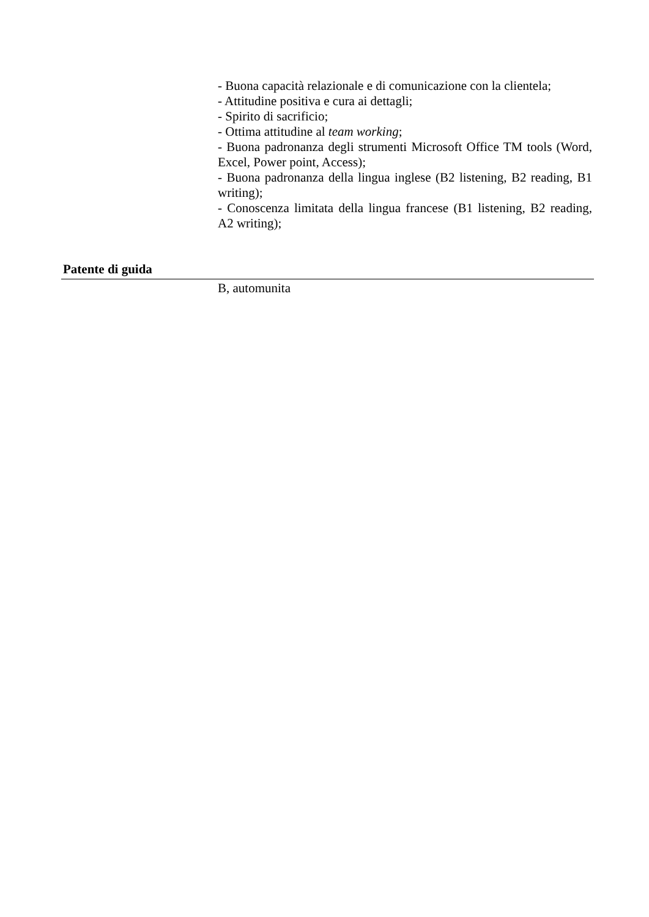- Buona capacità relazionale e di comunicazione con la clientela;
- Attitudine positiva e cura ai dettagli;
- Spirito di sacrificio;
- Ottima attitudine al team working;
- Buona padronanza degli strumenti Microsoft Office TM tools (Word, Excel, Power point, Access);
- Buona padronanza della lingua inglese (B2 listening, B2 reading, B1 writing);
- Conoscenza limitata della lingua francese (B1 listening, B2 reading, A2 writing);
Patente di guida
B, automunita